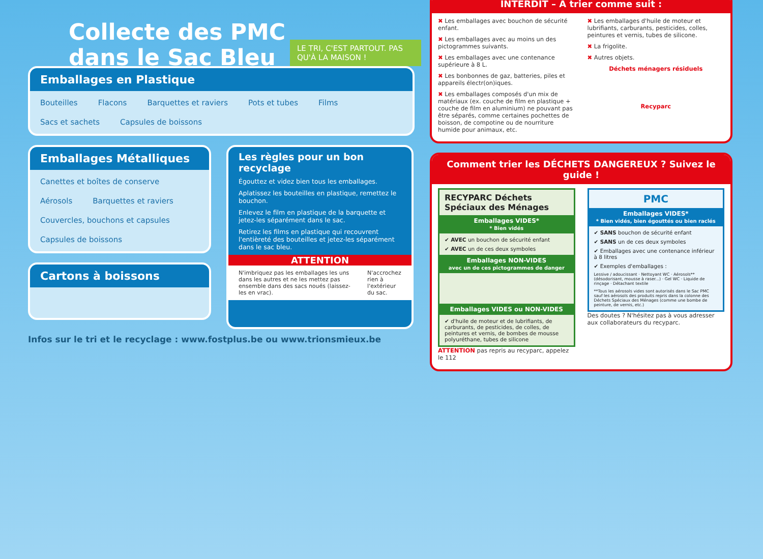Collecte des PMC
dans le Sac Bleu
LE TRI, C'EST PARTOUT. PAS QU'À LA MAISON !
Emballages en Plastique
Bouteilles Flacons Barquettes et raviers Pots et tubes Films Sacs et sachets Capsules de boissons
Emballages Métalliques
Canettes et boîtes de conserve Aérosols Barquettes et raviers Couvercles, bouchons et capsules Capsules de boissons
Cartons à boissons
Les règles pour un bon recyclage
Égouttez et videz bien tous les emballages.
Aplatissez les bouteilles en plastique, remettez le bouchon.
Enlevez le film en plastique de la barquette et jetez-les séparément dans le sac.
Retirez les films en plastique qui recouvrent l'entièreté des bouteilles et jetez-les séparément dans le sac bleu.
ATTENTION
N'imbriquez pas les emballages les uns dans les autres et ne les mettez pas ensemble dans des sacs noués (laissez-les en vrac). N'accrochez rien à l'extérieur du sac.
Infos sur le tri et le recyclage : www.fostplus.be ou www.trionsmieux.be
INTERDIT – À trier comme suit :
✖ Les emballages avec bouchon de sécurité enfant.
✖ Les emballages avec au moins un des pictogrammes suivants.
✖ Les emballages avec une contenance supérieure à 8 L.
✖ Les bonbonnes de gaz, batteries, piles et appareils électr(on)iques.
✖ Les emballages composés d'un mix de matériaux (ex. couche de film en plastique + couche de film en aluminium) ne pouvant pas être séparés, comme certaines pochettes de boisson, de compotine ou de nourriture humide pour animaux, etc.
✖ Les emballages d'huile de moteur et lubrifiants, carburants, pesticides, colles, peintures et vernis, tubes de silicone.
✖ La frigolite.
✖ Autres objets.
Déchets ménagers résiduels
Recyparc
Comment trier les DÉCHETS DANGEREUX ? Suivez le guide !
RECYPARC Déchets Spéciaux des Ménages
Emballages VIDES*
* Bien vidés
✔ AVEC un bouchon de sécurité enfant
✔ AVEC un de ces deux symboles
Emballages NON-VIDES
avec un de ces pictogrammes de danger
Emballages VIDES ou NON-VIDES
✔ d'huile de moteur et de lubrifiants, de carburants, de pesticides, de colles, de peintures et vernis, de bombes de mousse polyuréthane, tubes de silicone
ATTENTION pas repris au recyparc, appelez le 112
PMC
Emballages VIDES*
* Bien vidés, bien égouttés ou bien raclés
✔ SANS bouchon de sécurité enfant
✔ SANS un de ces deux symboles
✔ Emballages avec une contenance inférieur à 8 litres
✔ Exemples d'emballages :
Lessive / adoucissant · Nettoyant WC · Aérosols** (désodorisant, mousse à raser...) · Gel WC · Liquide de rinçage · Détachant textile
**Tous les aérosols vides sont autorisés dans le Sac PMC sauf les aérosols des produits repris dans la colonne des Déchets Spéciaux des Ménages (comme une bombe de peinture, de vernis, etc.)
Des doutes ? N'hésitez pas à vous adresser aux collaborateurs du recyparc.